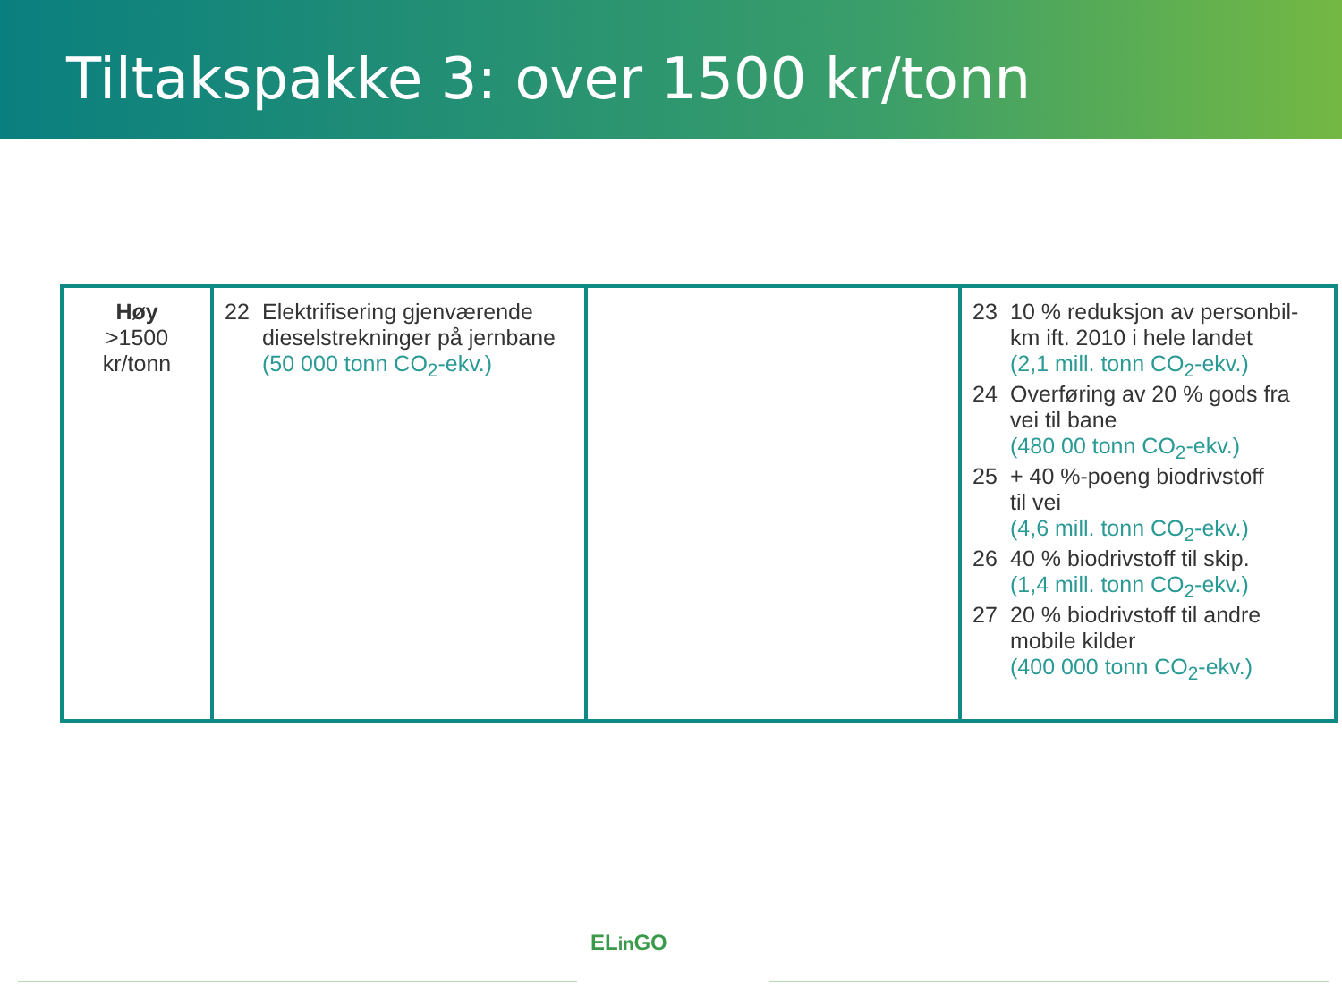Tiltakspakke 3: over 1500 kr/tonn
| Høy >1500 kr/tonn | 22 Elektrifisering gjenværende dieselstrekninger på jernbane (50 000 tonn CO<sub>2</sub>-ekv.) | | 23 10 % reduksjon av personbil- km ift. 2010 i hele landet (2,1 mill. tonn CO<sub>2</sub>-ekv.) 24 Overføring av 20 % gods fra vei til bane (480 00 tonn CO<sub>2</sub>-ekv.) 25 + 40 %-poeng biodrivstoff til vei (4,6 mill. tonn CO<sub>2</sub>-ekv.) 26 40 % biodrivstoff til skip. (1,4 mill. tonn CO<sub>2</sub>-ekv.) 27 20 % biodrivstoff til andre mobile kilder (400 000 tonn CO<sub>2</sub>-ekv.) |
ELin GO